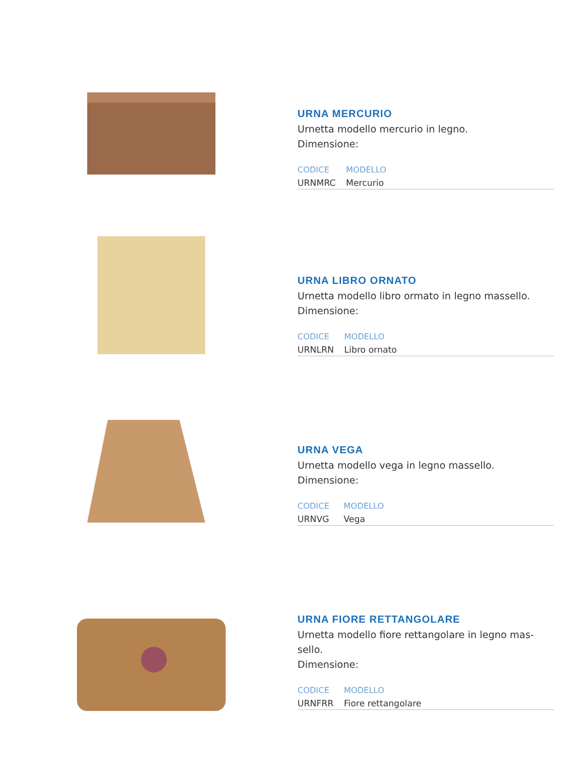URNA MERCURIO
Urnetta modello mercurio in legno.
Dimensione:
| CODICE | MODELLO |
| --- | --- |
| URNMRC | Mercurio |
URNA LIBRO ORNATO
Urnetta modello libro ormato in legno massello.
Dimensione:
| CODICE | MODELLO |
| --- | --- |
| URNLRN | Libro ornato |
URNA VEGA
Urnetta modello vega in legno massello.
Dimensione:
| CODICE | MODELLO |
| --- | --- |
| URNVG | Vega |
URNA FIORE RETTANGOLARE
Urnetta modello fiore rettangolare in legno mas-sello.
Dimensione:
| CODICE | MODELLO |
| --- | --- |
| URNFRR | Fiore rettangolare |